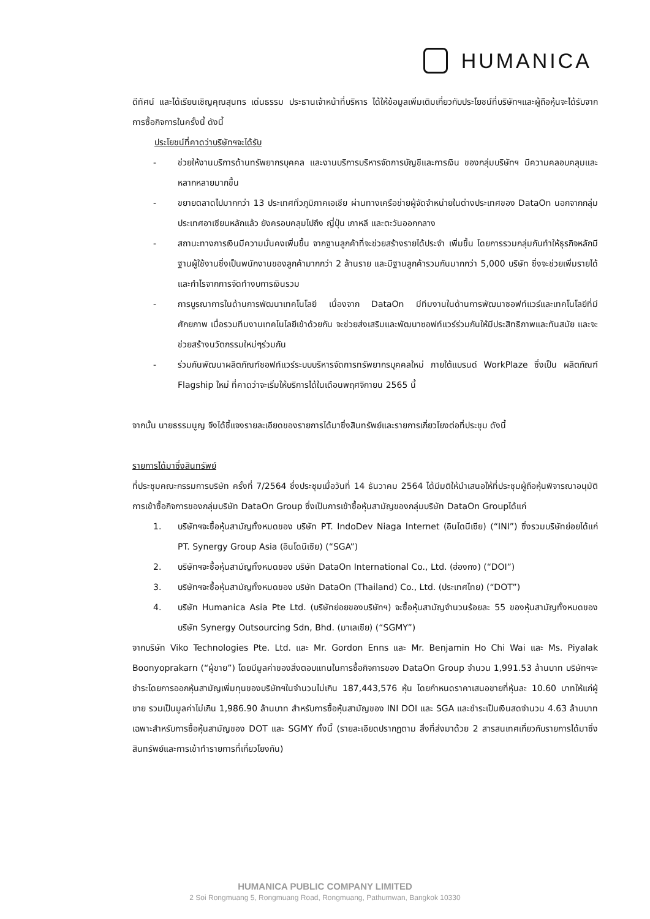HUMANICA
ดีทัศน์ และได้เรียนเชิญคุณสุนทร เด่นธรรม ประธานเจ้าหน้าที่บริหาร ได้ให้ข้อมูลเพิ่มเติมเกี่ยวกับประโยชน์ที่บริษัทฯและผู้ถือหุ้นจะได้รับจากการซื้อกิจการในครั้งนี้ ดังนี้
ประโยชน์ที่คาดว่าบริษัทฯจะได้รับ
- ช่วยให้งานบริการด้านทรัพยากรบุคคล และงานบริการบริหารจัดการบัญชีและการเงิน ของกลุ่มบริษัทฯ มีความคลอบคลุมและหลากหลายมากขึ้น
- ขยายตลาดไปมากกว่า 13 ประเทศทั่วภูมิภาคเอเชีย ผ่านทางเครือข่ายผู้จัดจำหน่ายในต่างประเทศของ DataOn นอกจากกลุ่มประเทศอาเซียนหลักแล้ว ยังครอบคลุมไปถึง ญี่ปุ่น เกาหลี และตะวันออกกลาง
- สถานะทางการเงินมีความมั่นคงเพิ่มขึ้น จากฐานลูกค้าที่จะช่วยสร้างรายได้ประจำ เพิ่มขึ้น โดยการรวมกลุ่มกันทำให้ธุรกิจหลักมีฐานผู้ใช้งานซึ่งเป็นพนักงานของลูกค้ามากกว่า 2 ล้านราย และมีฐานลูกค้ารวมกันมากกว่า 5,000 บริษัท ซึ่งจะช่วยเพิ่มรายได้และกำไรจากการจัดทำงบการเงินรวม
- การบูรณาการในด้านการพัฒนาเทคโนโลยี เนื่องจาก DataOn มีทีมงานในด้านการพัฒนาซอฟท์แวร์และเทคโนโลยีที่มีศักยภาพ เมื่อรวมทีมงานเทคโนโลยีเข้าด้วยกัน จะช่วยส่งเสริมและพัฒนาซอฟท์แวร์ร่วมกันให้มีประสิทธิภาพและทันสมัย และจะช่วยสร้างนวัตกรรมใหม่ๆร่วมกัน
- ร่วมกันพัฒนาผลิตภัณฑ์ซอฟท์แวร์ระบบบริหารจัดการทรัพยากรบุคคลใหม่ ภายใต้แบรนด์ WorkPlaze ซึ่งเป็น ผลิตภัณฑ์ Flagship ใหม่ ที่คาดว่าจะเริ่มให้บริการได้ในเดือนพฤศจิกายน 2565 นี้
จากนั้น นายธรรมนูญ จึงได้ชี้แจงรายละเอียดของรายการได้มาซึ่งสินทรัพย์และรายการเกี่ยวโยงต่อที่ประชุม ดังนี้
รายการได้มาซึ่งสินทรัพย์
ที่ประชุมคณะกรรมการบริษัท ครั้งที่ 7/2564 ซึ่งประชุมเมื่อวันที่ 14 ธันวาคม 2564 ได้มีมติให้นำเสนอให้ที่ประชุมผู้ถือหุ้นพิจารณาอนุมัติการเข้าซื้อกิจการของกลุ่มบริษัท DataOn Group ซึ่งเป็นการเข้าซื้อหุ้นสามัญของกลุ่มบริษัท DataOn Groupได้แก่
1. บริษัทฯจะซื้อหุ้นสามัญทั้งหมดของ บริษัท PT. IndoDev Niaga Internet (อินโดนีเซีย) (“INI”) ซึ่งรวมบริษัทย่อยได้แก่ PT. Synergy Group Asia (อินโดนีเซีย) (“SGA”)
2. บริษัทฯจะซื้อหุ้นสามัญทั้งหมดของ บริษัท DataOn International Co., Ltd. (ฮ่องกง) (“DOI”)
3. บริษัทฯจะซื้อหุ้นสามัญทั้งหมดของ บริษัท DataOn (Thailand) Co., Ltd. (ประเทศไทย) (“DOT”)
4. บริษัท Humanica Asia Pte Ltd. (บริษัทย่อยของบริษัทฯ) จะซื้อหุ้นสามัญจำนวนร้อยละ 55 ของหุ้นสามัญทั้งหมดของ บริษัท Synergy Outsourcing Sdn, Bhd. (มาเลเซีย) (“SGMY”)
จากบริษัท Viko Technologies Pte. Ltd. และ Mr. Gordon Enns และ Mr. Benjamin Ho Chi Wai และ Ms. Piyalak Boonyoprakarn (“ผู้ขาย”) โดยมีมูลค่าของสิ่งตอบแทนในการซื้อกิจการของ DataOn Group จำนวน 1,991.53 ล้านบาท บริษัทฯจะชำระโดยการออกหุ้นสามัญเพิ่มทุนของบริษัทฯในจำนวนไม่เกิน 187,443,576 หุ้น โดยกำหนดราคาเสนอขายที่หุ้นละ 10.60 บาทให้แก่ผู้ขาย รวมเป็นมูลค่าไม่เกิน 1,986.90 ล้านบาท สำหรับการซื้อหุ้นสามัญของ INI DOI และ SGA และชำระเป็นเงินสดจำนวน 4.63 ล้านบาท เฉพาะสำหรับการซื้อหุ้นสามัญของ DOT และ SGMY ทั้งนี้ (รายละเอียดปรากฏตาม สิ่งที่ส่งมาด้วย 2 สารสนเทศเกี่ยวกับรายการได้มาซึ่งสินทรัพย์และการเข้าทำรายการที่เกี่ยวโยงกัน)
HUMANICA PUBLIC COMPANY LIMITED
2 Soi Rongmuang 5, Rongmuang Road, Rongmuang, Pathumwan, Bangkok 10330